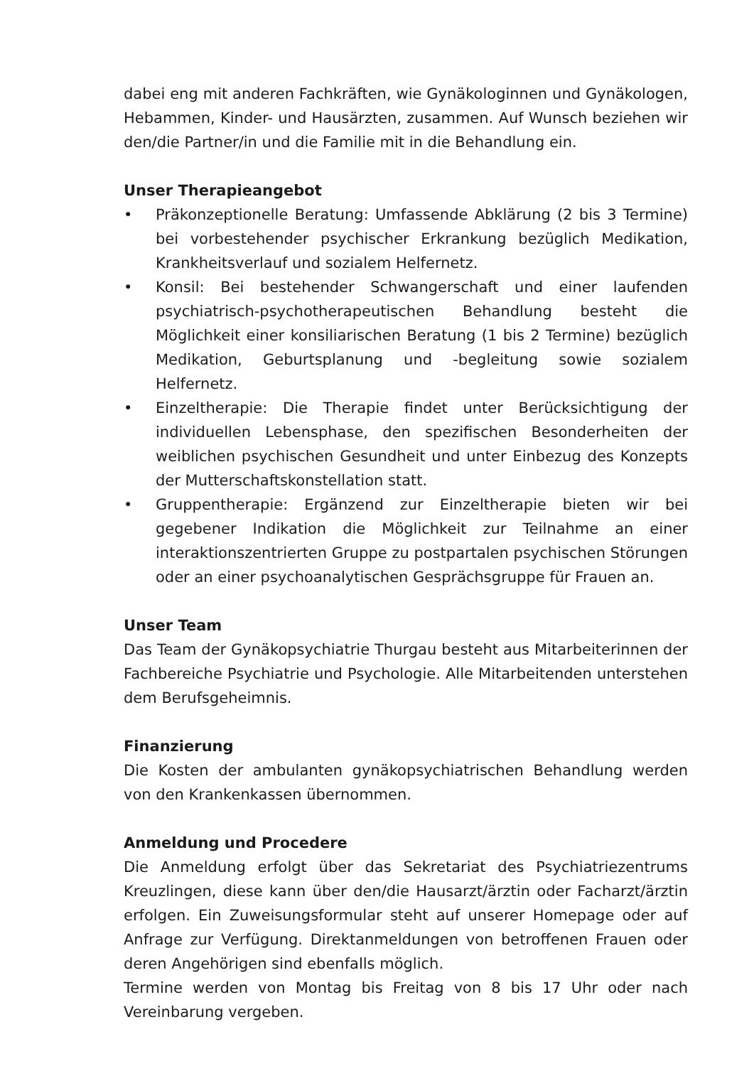dabei eng mit anderen Fachkräften, wie Gynäkologinnen und Gynäkologen, Hebammen, Kinder- und Hausärzten, zusammen. Auf Wunsch beziehen wir den/die Partner/in und die Familie mit in die Behandlung ein.
Unser Therapieangebot
• Präkonzeptionelle Beratung: Umfassende Abklärung (2 bis 3 Termine) bei vorbestehender psychischer Erkrankung bezüglich Medikation, Krankheitsverlauf und sozialem Helfernetz.
• Konsil: Bei bestehender Schwangerschaft und einer laufenden psychiatrisch-psychotherapeutischen Behandlung besteht die Möglichkeit einer konsiliarischen Beratung (1 bis 2 Termine) bezüglich Medikation, Geburtsplanung und -begleitung sowie sozialem Helfernetz.
• Einzeltherapie: Die Therapie findet unter Berücksichtigung der individuellen Lebensphase, den spezifischen Besonderheiten der weiblichen psychischen Gesundheit und unter Einbezug des Konzepts der Mutterschaftskonstellation statt.
• Gruppentherapie: Ergänzend zur Einzeltherapie bieten wir bei gegebener Indikation die Möglichkeit zur Teilnahme an einer interaktionszentrierten Gruppe zu postpartalen psychischen Störungen oder an einer psychoanalytischen Gesprächsgruppe für Frauen an.
Unser Team
Das Team der Gynäkopsychiatrie Thurgau besteht aus Mitarbeiterinnen der Fachbereiche Psychiatrie und Psychologie. Alle Mitarbeitenden unterstehen dem Berufsgeheimnis.
Finanzierung
Die Kosten der ambulanten gynäkopsychiatrischen Behandlung werden von den Krankenkassen übernommen.
Anmeldung und Procedere
Die Anmeldung erfolgt über das Sekretariat des Psychiatriezentrums Kreuzlingen, diese kann über den/die Hausarzt/ärztin oder Facharzt/ärztin erfolgen. Ein Zuweisungsformular steht auf unserer Homepage oder auf Anfrage zur Verfügung. Direktanmeldungen von betroffenen Frauen oder deren Angehörigen sind ebenfalls möglich.
Termine werden von Montag bis Freitag von 8 bis 17 Uhr oder nach Vereinbarung vergeben.